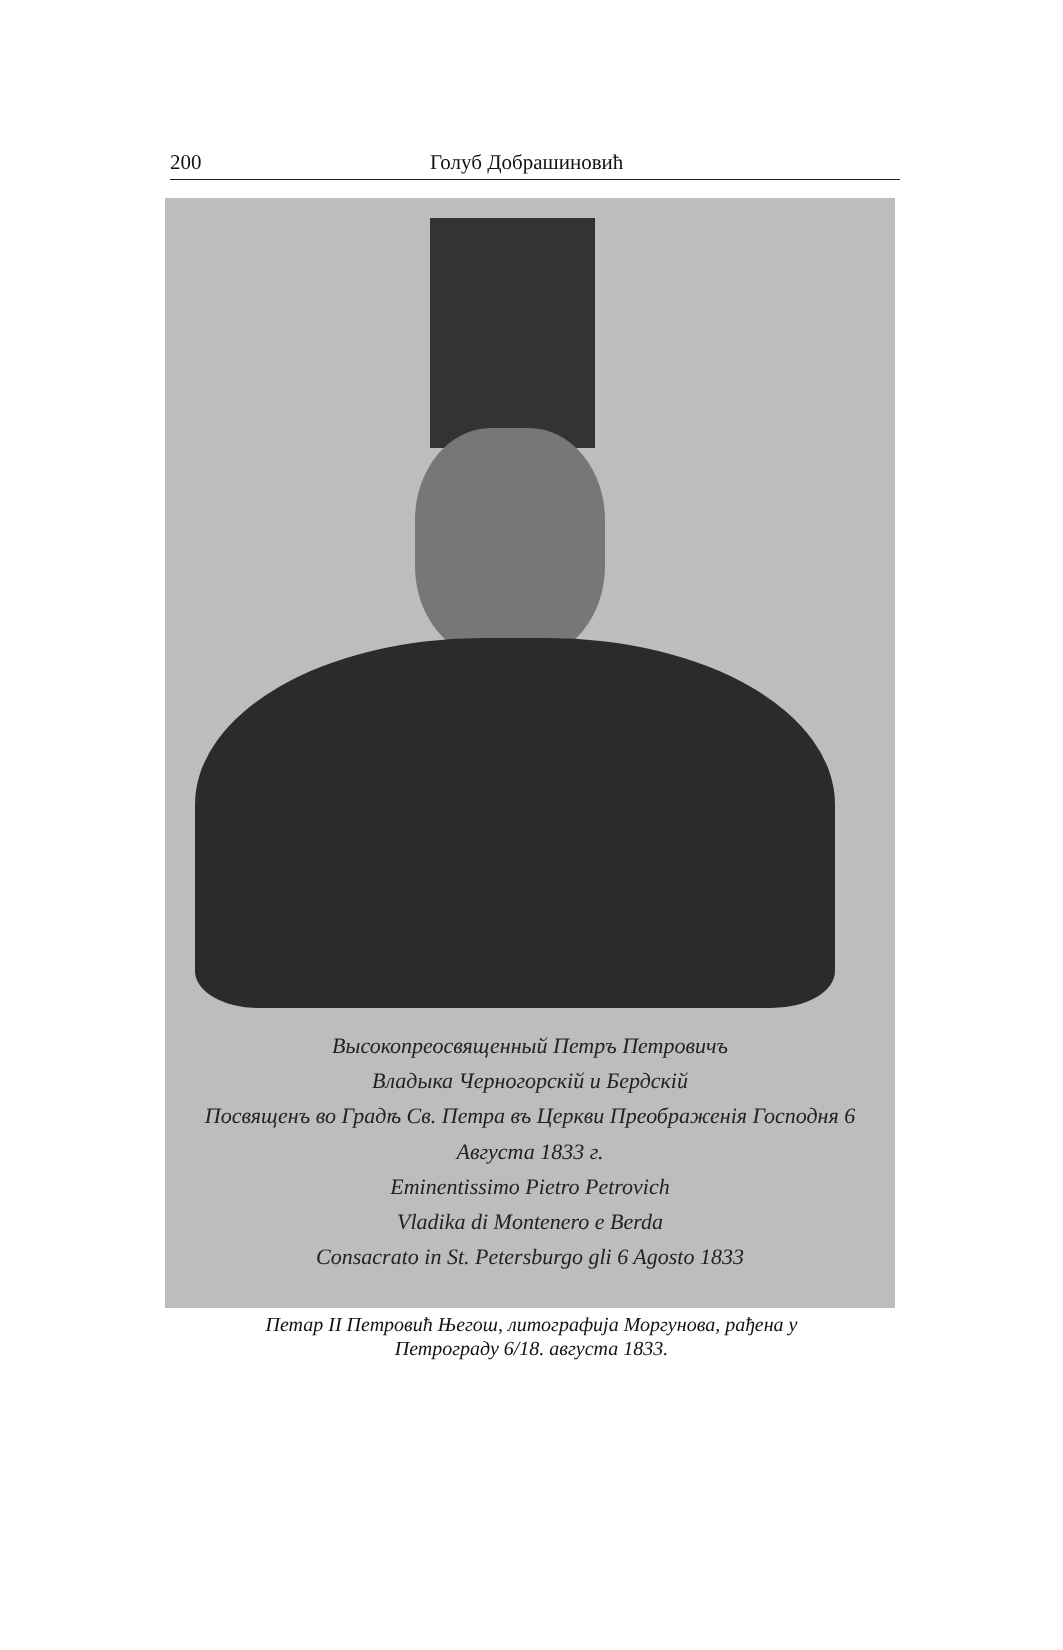200 Голуб Добрашиновић
Высокопреосвященный Петръ Петровичъ
Владыка Черногорскій и Бердскій
Посвященъ во Градѣ Св. Петра въ Церкви Преображенія Господня 6 Августа 1833 г.
Eminentissimo Pietro Petrovich
Vladika di Montenero e Berda
Consacrato in St. Petersburgo gli 6 Agosto 1833
Петар II Петровић Његош, литографија Моргунова, рађена у
Петрограду 6/18. августа 1833.